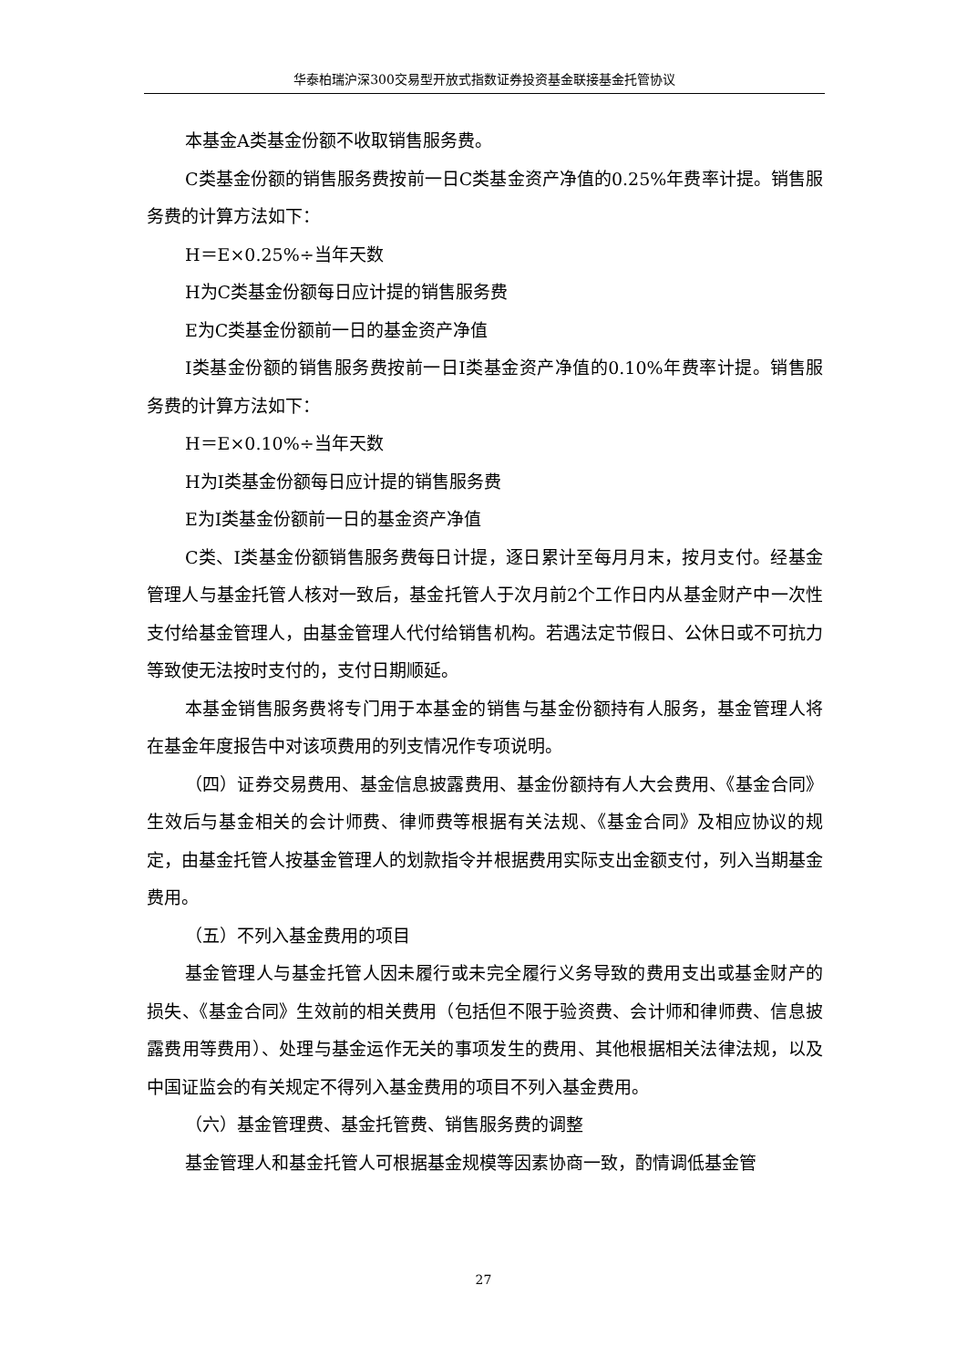华泰柏瑞沪深300交易型开放式指数证券投资基金联接基金托管协议
本基金A类基金份额不收取销售服务费。
C类基金份额的销售服务费按前一日C类基金资产净值的0.25%年费率计提。销售服务费的计算方法如下：
H＝E×0.25%÷当年天数
H为C类基金份额每日应计提的销售服务费
E为C类基金份额前一日的基金资产净值
I类基金份额的销售服务费按前一日I类基金资产净值的0.10%年费率计提。销售服务费的计算方法如下：
H＝E×0.10%÷当年天数
H为I类基金份额每日应计提的销售服务费
E为I类基金份额前一日的基金资产净值
C类、I类基金份额销售服务费每日计提，逐日累计至每月月末，按月支付。经基金管理人与基金托管人核对一致后，基金托管人于次月前2个工作日内从基金财产中一次性支付给基金管理人，由基金管理人代付给销售机构。若遇法定节假日、公休日或不可抗力等致使无法按时支付的，支付日期顺延。
本基金销售服务费将专门用于本基金的销售与基金份额持有人服务，基金管理人将在基金年度报告中对该项费用的列支情况作专项说明。
（四）证券交易费用、基金信息披露费用、基金份额持有人大会费用、《基金合同》生效后与基金相关的会计师费、律师费等根据有关法规、《基金合同》及相应协议的规定，由基金托管人按基金管理人的划款指令并根据费用实际支出金额支付，列入当期基金费用。
（五）不列入基金费用的项目
基金管理人与基金托管人因未履行或未完全履行义务导致的费用支出或基金财产的损失、《基金合同》生效前的相关费用（包括但不限于验资费、会计师和律师费、信息披露费用等费用）、处理与基金运作无关的事项发生的费用、其他根据相关法律法规，以及中国证监会的有关规定不得列入基金费用的项目不列入基金费用。
（六）基金管理费、基金托管费、销售服务费的调整
基金管理人和基金托管人可根据基金规模等因素协商一致，酌情调低基金管
27